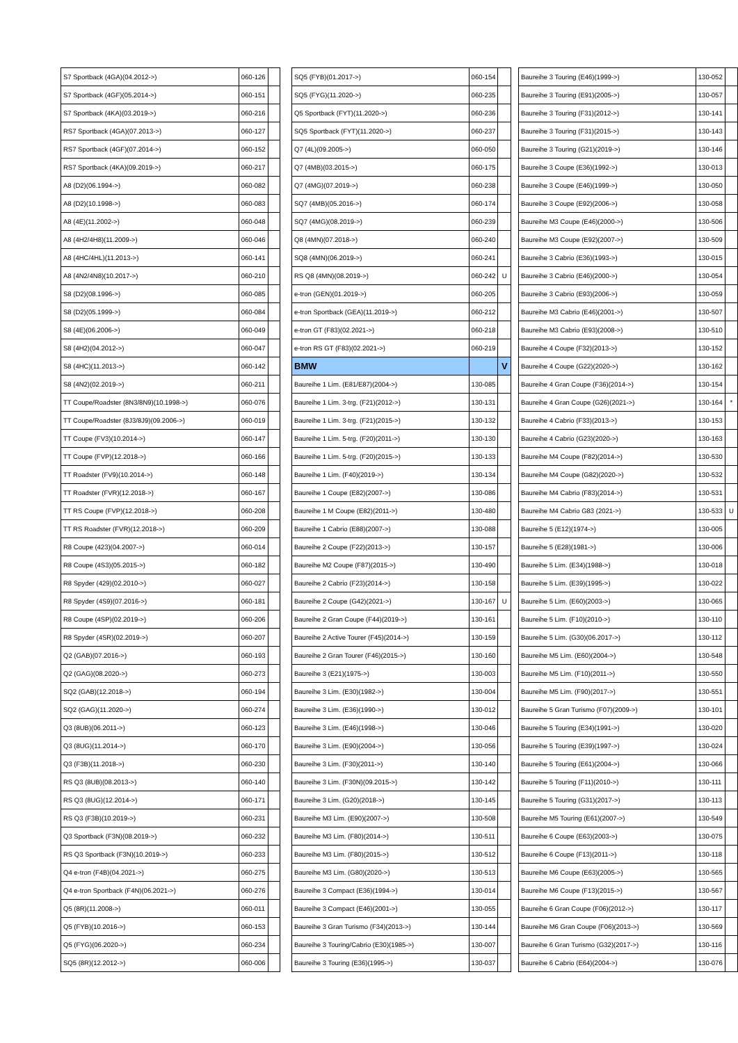| S7 Sportback (4GA)(04.2012->) | 060-126 | |
| S7 Sportback (4GF)(05.2014->) | 060-151 | |
| S7 Sportback (4KA)(03.2019->) | 060-216 | |
| RS7 Sportback (4GA)(07.2013->) | 060-127 | |
| RS7 Sportback (4GF)(07.2014->) | 060-152 | |
| RS7 Sportback (4KA)(09.2019->) | 060-217 | |
| A8 (D2)(06.1994->) | 060-082 | |
| A8 (D2)(10.1998->) | 060-083 | |
| A8 (4E)(11.2002->) | 060-048 | |
| A8 (4H2/4H8)(11.2009->) | 060-046 | |
| A8 (4HC/4HL)(11.2013->) | 060-141 | |
| A8 (4N2/4N8)(10.2017->) | 060-210 | |
| S8 (D2)(08.1996->) | 060-085 | |
| S8 (D2)(05.1999->) | 060-084 | |
| S8 (4E)(06.2006->) | 060-049 | |
| S8 (4H2)(04.2012->) | 060-047 | |
| S8 (4HC)(11.2013->) | 060-142 | |
| S8 (4N2)(02.2019->) | 060-211 | |
| TT Coupe/Roadster (8N3/8N9)(10.1998->) | 060-076 | |
| TT Coupe/Roadster (8J3/8J9)(09.2006->) | 060-019 | |
| TT Coupe (FV3)(10.2014->) | 060-147 | |
| TT Coupe (FVP)(12.2018->) | 060-166 | |
| TT Roadster (FV9)(10.2014->) | 060-148 | |
| TT Roadster (FVR)(12.2018->) | 060-167 | |
| TT RS Coupe (FVP)(12.2018->) | 060-208 | |
| TT RS Roadster (FVR)(12.2018->) | 060-209 | |
| R8 Coupe (423)(04.2007->) | 060-014 | |
| R8 Coupe (4S3)(05.2015->) | 060-182 | |
| R8 Spyder (429)(02.2010->) | 060-027 | |
| R8 Spyder (4S9)(07.2016->) | 060-181 | |
| R8 Coupe (4SP)(02.2019->) | 060-206 | |
| R8 Spyder (4SR)(02.2019->) | 060-207 | |
| Q2 (GAB)(07.2016->) | 060-193 | |
| Q2 (GAG)(08.2020->) | 060-273 | |
| SQ2 (GAB)(12.2018->) | 060-194 | |
| SQ2 (GAG)(11.2020->) | 060-274 | |
| Q3 (8UB)(06.2011->) | 060-123 | |
| Q3 (8UG)(11.2014->) | 060-170 | |
| Q3 (F3B)(11.2018->) | 060-230 | |
| RS Q3 (8UB)(08.2013->) | 060-140 | |
| RS Q3 (8UG)(12.2014->) | 060-171 | |
| RS Q3 (F3B)(10.2019->) | 060-231 | |
| Q3 Sportback (F3N)(08.2019->) | 060-232 | |
| RS Q3 Sportback (F3N)(10.2019->) | 060-233 | |
| Q4 e-tron (F4B)(04.2021->) | 060-275 | |
| Q4 e-tron Sportback (F4N)(06.2021->) | 060-276 | |
| Q5 (8R)(11.2008->) | 060-011 | |
| Q5 (FYB)(10.2016->) | 060-153 | |
| Q5 (FYG)(06.2020->) | 060-234 | |
| SQ5 (8R)(12.2012->) | 060-006 | |
| SQ5 (FYB)(01.2017->) | 060-154 | |
| SQ5 (FYG)(11.2020->) | 060-235 | |
| Q5 Sportback (FYT)(11.2020->) | 060-236 | |
| SQ5 Sportback (FYT)(11.2020->) | 060-237 | |
| Q7 (4L)(09.2005->) | 060-050 | |
| Q7 (4MB)(03.2015->) | 060-175 | |
| Q7 (4MG)(07.2019->) | 060-238 | |
| SQ7 (4MB)(05.2016->) | 060-174 | |
| SQ7 (4MG)(08.2019->) | 060-239 | |
| Q8 (4MN)(07.2018->) | 060-240 | |
| SQ8 (4MN)(06.2019->) | 060-241 | |
| RS Q8 (4MN)(08.2019->) | 060-242 | U |
| e-tron (GEN)(01.2019->) | 060-205 | |
| e-tron Sportback (GEA)(11.2019->) | 060-212 | |
| e-tron GT (F83)(02.2021->) | 060-218 | |
| e-tron RS GT (F83)(02.2021->) | 060-219 | |
| BMW | | V |
| Baureihe 1 Lim. (E81/E87)(2004->) | 130-085 | |
| Baureihe 1 Lim. 3-trg. (F21)(2012->) | 130-131 | |
| Baureihe 1 Lim. 3-trg. (F21)(2015->) | 130-132 | |
| Baureihe 1 Lim. 5-trg. (F20)(2011->) | 130-130 | |
| Baureihe 1 Lim. 5-trg. (F20)(2015->) | 130-133 | |
| Baureihe 1 Lim. (F40)(2019->) | 130-134 | |
| Baureihe 1 Coupe (E82)(2007->) | 130-086 | |
| Baureihe 1 M Coupe (E82)(2011->) | 130-480 | |
| Baureihe 1 Cabrio (E88)(2007->) | 130-088 | |
| Baureihe 2 Coupe (F22)(2013->) | 130-157 | |
| Baureihe M2 Coupe (F87)(2015->) | 130-490 | |
| Baureihe 2 Cabrio (F23)(2014->) | 130-158 | |
| Baureihe 2 Coupe (G42)(2021->) | 130-167 | U |
| Baureihe 2 Gran Coupe (F44)(2019->) | 130-161 | |
| Baureihe 2 Active Tourer (F45)(2014->) | 130-159 | |
| Baureihe 2 Gran Tourer (F46)(2015->) | 130-160 | |
| Baureihe 3 (E21)(1975->) | 130-003 | |
| Baureihe 3 Lim. (E30)(1982->) | 130-004 | |
| Baureihe 3 Lim. (E36)(1990->) | 130-012 | |
| Baureihe 3 Lim. (E46)(1998->) | 130-046 | |
| Baureihe 3 Lim. (E90)(2004->) | 130-056 | |
| Baureihe 3 Lim. (F30)(2011->) | 130-140 | |
| Baureihe 3 Lim. (F30N)(09.2015->) | 130-142 | |
| Baureihe 3 Lim. (G20)(2018->) | 130-145 | |
| Baureihe M3 Lim. (E90)(2007->) | 130-508 | |
| Baureihe M3 Lim. (F80)(2014->) | 130-511 | |
| Baureihe M3 Lim. (F80)(2015->) | 130-512 | |
| Baureihe M3 Lim. (G80)(2020->) | 130-513 | |
| Baureihe 3 Compact (E36)(1994->) | 130-014 | |
| Baureihe 3 Compact (E46)(2001->) | 130-055 | |
| Baureihe 3 Gran Turismo (F34)(2013->) | 130-144 | |
| Baureihe 3 Touring/Cabrio (E30)(1985->) | 130-007 | |
| Baureihe 3 Touring (E36)(1995->) | 130-037 | |
| Baureihe 3 Touring (E46)(1999->) | 130-052 | |
| Baureihe 3 Touring (E91)(2005->) | 130-057 | |
| Baureihe 3 Touring (F31)(2012->) | 130-141 | |
| Baureihe 3 Touring (F31)(2015->) | 130-143 | |
| Baureihe 3 Touring (G21)(2019->) | 130-146 | |
| Baureihe 3 Coupe (E36)(1992->) | 130-013 | |
| Baureihe 3 Coupe (E46)(1999->) | 130-050 | |
| Baureihe 3 Coupe (E92)(2006->) | 130-058 | |
| Baureihe M3 Coupe (E46)(2000->) | 130-506 | |
| Baureihe M3 Coupe (E92)(2007->) | 130-509 | |
| Baureihe 3 Cabrio (E36)(1993->) | 130-015 | |
| Baureihe 3 Cabrio (E46)(2000->) | 130-054 | |
| Baureihe 3 Cabrio (E93)(2006->) | 130-059 | |
| Baureihe M3 Cabrio (E46)(2001->) | 130-507 | |
| Baureihe M3 Cabrio (E93)(2008->) | 130-510 | |
| Baureihe 4 Coupe (F32)(2013->) | 130-152 | |
| Baureihe 4 Coupe (G22)(2020->) | 130-162 | |
| Baureihe 4 Gran Coupe (F36)(2014->) | 130-154 | |
| Baureihe 4 Gran Coupe (G26)(2021->) | 130-164 | * |
| Baureihe 4 Cabrio (F33)(2013->) | 130-153 | |
| Baureihe 4 Cabrio (G23)(2020->) | 130-163 | |
| Baureihe M4 Coupe (F82)(2014->) | 130-530 | |
| Baureihe M4 Coupe (G82)(2020->) | 130-532 | |
| Baureihe M4 Cabrio (F83)(2014->) | 130-531 | |
| Baureihe M4 Cabrio G83 (2021->) | 130-533 | U |
| Baureihe 5 (E12)(1974->) | 130-005 | |
| Baureihe 5 (E28)(1981->) | 130-006 | |
| Baureihe 5 Lim. (E34)(1988->) | 130-018 | |
| Baureihe 5 Lim. (E39)(1995->) | 130-022 | |
| Baureihe 5 Lim. (E60)(2003->) | 130-065 | |
| Baureihe 5 Lim. (F10)(2010->) | 130-110 | |
| Baureihe 5 Lim. (G30)(06.2017->) | 130-112 | |
| Baureihe M5 Lim. (E60)(2004->) | 130-548 | |
| Baureihe M5 Lim. (F10)(2011->) | 130-550 | |
| Baureihe M5 Lim. (F90)(2017->) | 130-551 | |
| Baureihe 5 Gran Turismo (F07)(2009->) | 130-101 | |
| Baureihe 5 Touring (E34)(1991->) | 130-020 | |
| Baureihe 5 Touring (E39)(1997->) | 130-024 | |
| Baureihe 5 Touring (E61)(2004->) | 130-066 | |
| Baureihe 5 Touring (F11)(2010->) | 130-111 | |
| Baureihe 5 Touring (G31)(2017->) | 130-113 | |
| Baureihe M5 Touring (E61)(2007->) | 130-549 | |
| Baureihe 6 Coupe (E63)(2003->) | 130-075 | |
| Baureihe 6 Coupe (F13)(2011->) | 130-118 | |
| Baureihe M6 Coupe (E63)(2005->) | 130-565 | |
| Baureihe M6 Coupe (F13)(2015->) | 130-567 | |
| Baureihe 6 Gran Coupe (F06)(2012->) | 130-117 | |
| Baureihe M6 Gran Coupe (F06)(2013->) | 130-569 | |
| Baureihe 6 Gran Turismo (G32)(2017->) | 130-116 | |
| Baureihe 6 Cabrio (E64)(2004->) | 130-076 | |